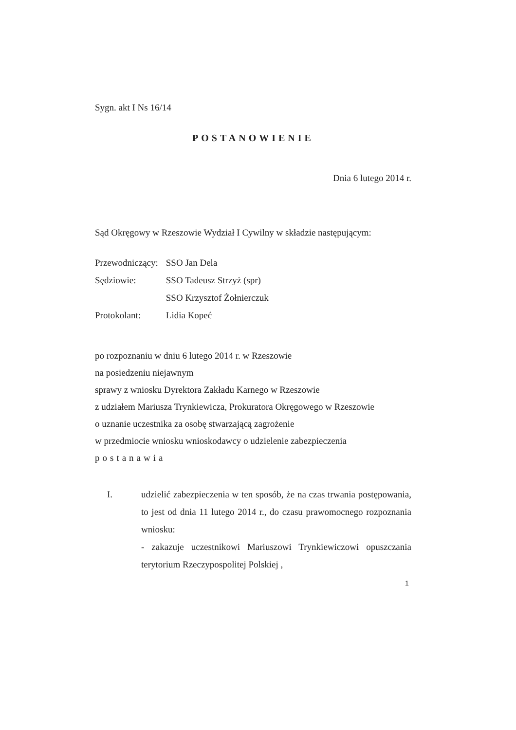Sygn. akt I Ns 16/14
POSTANOWIENIE
Dnia 6 lutego 2014 r.
Sąd Okręgowy w Rzeszowie Wydział I Cywilny w składzie następującym:
| Przewodniczący: | SSO Jan Dela |
| Sędziowie: | SSO Tadeusz Strzyż (spr) |
| | SSO Krzysztof Żołnierczuk |
| Protokolant: | Lidia Kopeć |
po rozpoznaniu w dniu 6 lutego 2014 r. w Rzeszowie
na posiedzeniu niejawnym
sprawy z wniosku Dyrektora Zakładu Karnego w Rzeszowie
z udziałem Mariusza Trynkiewicza, Prokuratora Okręgowego w Rzeszowie
o uznanie uczestnika za osobę stwarzającą zagrożenie
w przedmiocie wniosku wnioskodawcy o udzielenie zabezpieczenia
postanawia
I. udzielić zabezpieczenia w ten sposób, że na czas trwania postępowania, to jest od dnia 11 lutego 2014 r., do czasu prawomocnego rozpoznania wniosku:
- zakazuje uczestnikowi Mariuszowi Trynkiewiczowi opuszczania terytorium Rzeczypospolitej Polskiej ,
1